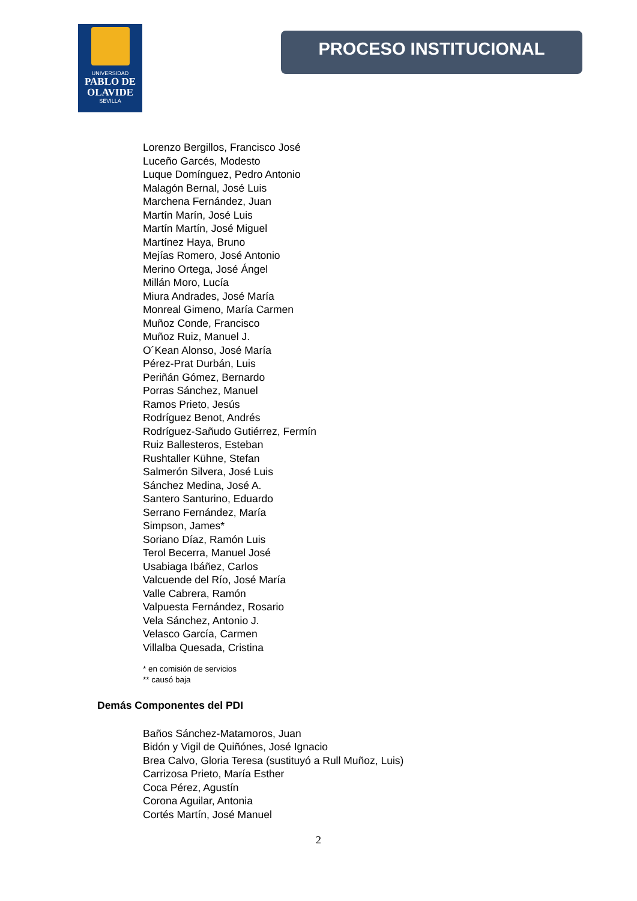UNIVERSIDAD
PABLO DE OLAVIDE
SEVILLA
PROCESO INSTITUCIONAL
Lorenzo Bergillos, Francisco José
Luceño Garcés, Modesto
Luque Domínguez, Pedro Antonio
Malagón Bernal, José Luis
Marchena Fernández, Juan
Martín Marín, José Luis
Martín Martín, José Miguel
Martínez Haya, Bruno
Mejías Romero, José Antonio
Merino Ortega, José Ángel
Millán Moro, Lucía
Miura Andrades, José María
Monreal Gimeno, María Carmen
Muñoz Conde, Francisco
Muñoz Ruiz, Manuel J.
O´Kean Alonso, José María
Pérez-Prat Durbán, Luis
Periñán Gómez, Bernardo
Porras Sánchez, Manuel
Ramos Prieto, Jesús
Rodríguez Benot, Andrés
Rodríguez-Sañudo Gutiérrez, Fermín
Ruiz Ballesteros, Esteban
Rushtaller Kühne, Stefan
Salmerón Silvera, José Luis
Sánchez Medina, José A.
Santero Santurino, Eduardo
Serrano Fernández, María
Simpson, James*
Soriano Díaz, Ramón Luis
Terol Becerra, Manuel José
Usabiaga Ibáñez, Carlos
Valcuende del Río, José María
Valle Cabrera, Ramón
Valpuesta Fernández, Rosario
Vela Sánchez, Antonio J.
Velasco García, Carmen
Villalba Quesada, Cristina
* en comisión de servicios
** causó baja
Demás Componentes del PDI
Baños Sánchez-Matamoros, Juan
Bidón y Vigil de Quiñónes, José Ignacio
Brea Calvo, Gloria Teresa (sustituyó a Rull Muñoz, Luis)
Carrizosa Prieto, María Esther
Coca Pérez, Agustín
Corona Aguilar, Antonia
Cortés Martín, José Manuel
2